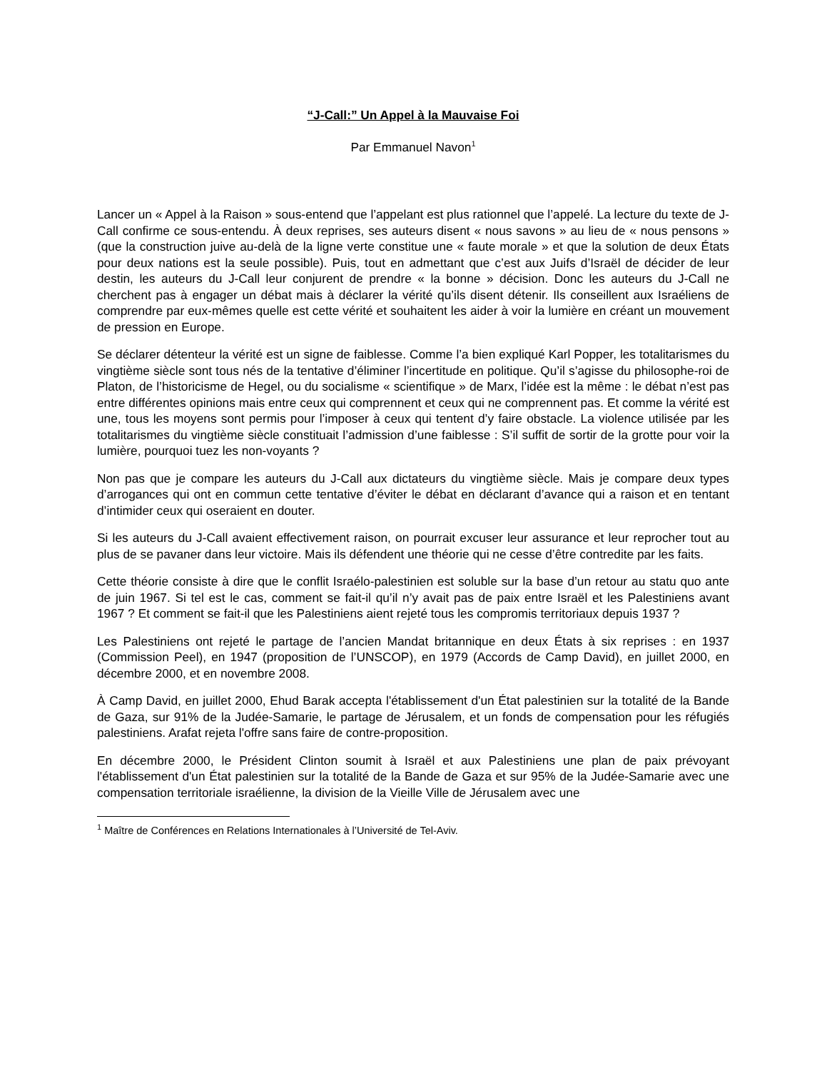“J-Call:” Un Appel à la Mauvaise Foi
Par Emmanuel Navon<sup>1</sup>
Lancer un « Appel à la Raison » sous-entend que l’appelant est plus rationnel que l’appelé. La lecture du texte de J-Call confirme ce sous-entendu. À deux reprises, ses auteurs disent « nous savons » au lieu de « nous pensons » (que la construction juive au-delà de la ligne verte constitue une « faute morale » et que la solution de deux États pour deux nations est la seule possible). Puis, tout en admettant que c’est aux Juifs d’Israël de décider de leur destin, les auteurs du J-Call leur conjurent de prendre « la bonne » décision. Donc les auteurs du J-Call ne cherchent pas à engager un débat mais à déclarer la vérité qu’ils disent détenir. Ils conseillent aux Israéliens de comprendre par eux-mêmes quelle est cette vérité et souhaitent les aider à voir la lumière en créant un mouvement de pression en Europe.
Se déclarer détenteur la vérité est un signe de faiblesse. Comme l’a bien expliqué Karl Popper, les totalitarismes du vingtième siècle sont tous nés de la tentative d’éliminer l’incertitude en politique. Qu’il s’agisse du philosophe-roi de Platon, de l’historicisme de Hegel, ou du socialisme « scientifique » de Marx, l’idée est la même : le débat n’est pas entre différentes opinions mais entre ceux qui comprennent et ceux qui ne comprennent pas. Et comme la vérité est une, tous les moyens sont permis pour l’imposer à ceux qui tentent d’y faire obstacle. La violence utilisée par les totalitarismes du vingtième siècle constituait l’admission d’une faiblesse : S’il suffit de sortir de la grotte pour voir la lumière, pourquoi tuez les non-voyants ?
Non pas que je compare les auteurs du J-Call aux dictateurs du vingtième siècle. Mais je compare deux types d’arrogances qui ont en commun cette tentative d’éviter le débat en déclarant d’avance qui a raison et en tentant d’intimider ceux qui oseraient en douter.
Si les auteurs du J-Call avaient effectivement raison, on pourrait excuser leur assurance et leur reprocher tout au plus de se pavaner dans leur victoire. Mais ils défendent une théorie qui ne cesse d’être contredite par les faits.
Cette théorie consiste à dire que le conflit Israélo-palestinien est soluble sur la base d’un retour au statu quo ante de juin 1967. Si tel est le cas, comment se fait-il qu’il n’y avait pas de paix entre Israël et les Palestiniens avant 1967 ? Et comment se fait-il que les Palestiniens aient rejeté tous les compromis territoriaux depuis 1937 ?
Les Palestiniens ont rejeté le partage de l’ancien Mandat britannique en deux États à six reprises : en 1937 (Commission Peel), en 1947 (proposition de l’UNSCOP), en 1979 (Accords de Camp David), en juillet 2000, en décembre 2000, et en novembre 2008.
À Camp David, en juillet 2000, Ehud Barak accepta l'établissement d'un État palestinien sur la totalité de la Bande de Gaza, sur 91% de la Judée-Samarie, le partage de Jérusalem, et un fonds de compensation pour les réfugiés palestiniens. Arafat rejeta l'offre sans faire de contre-proposition.
En décembre 2000, le Président Clinton soumit à Israël et aux Palestiniens une plan de paix prévoyant l'établissement d'un État palestinien sur la totalité de la Bande de Gaza et sur 95% de la Judée-Samarie avec une compensation territoriale israélienne, la division de la Vieille Ville de Jérusalem avec une
<sup>1</sup> Maître de Conférences en Relations Internationales à l’Université de Tel-Aviv.